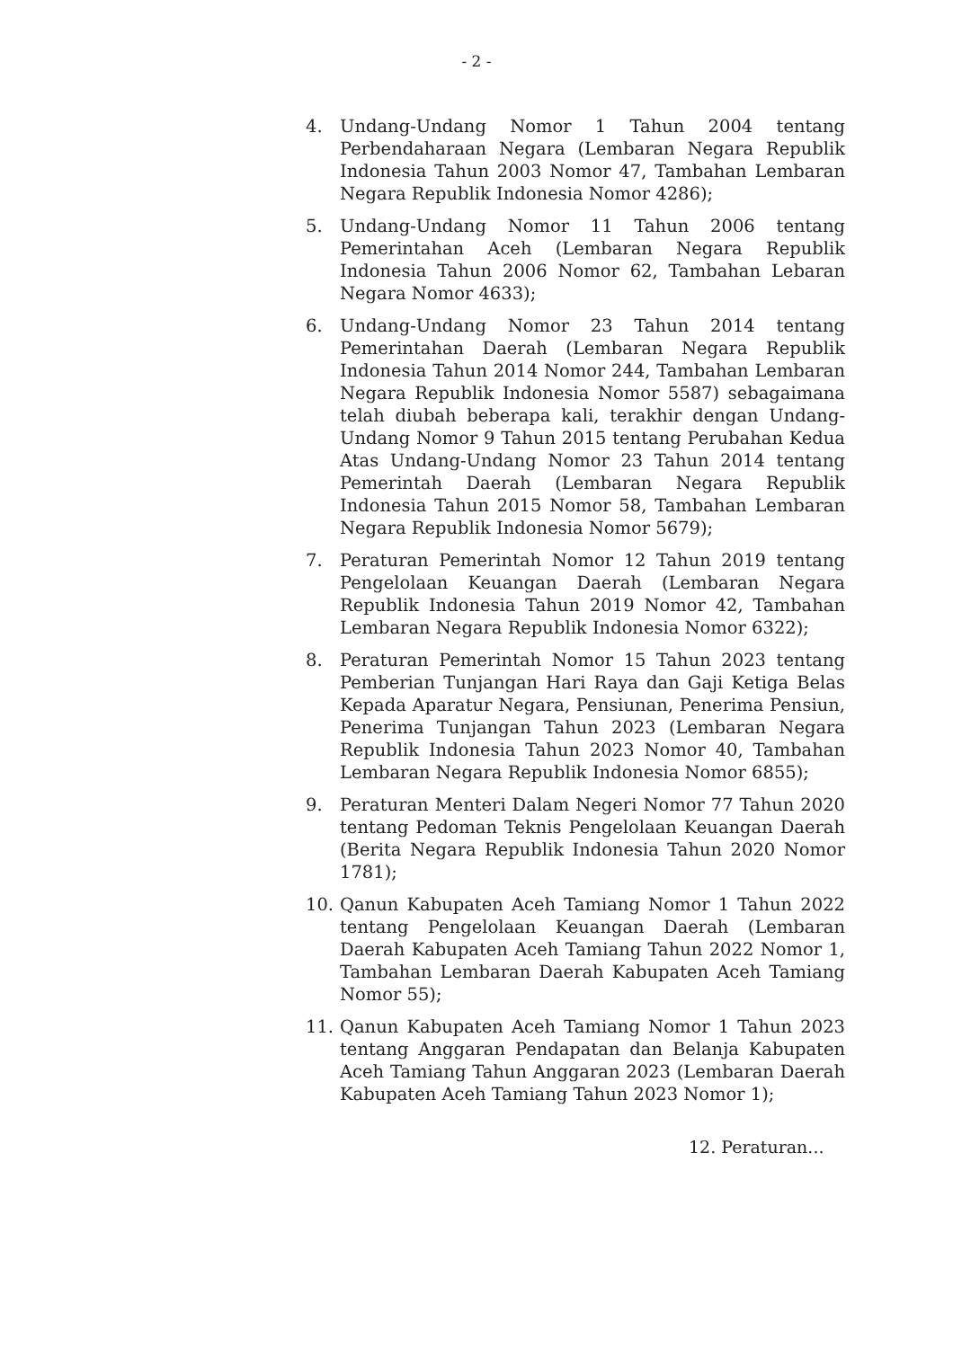- 2 -
4. Undang-Undang Nomor 1 Tahun 2004 tentang Perbendaharaan Negara (Lembaran Negara Republik Indonesia Tahun 2003 Nomor 47, Tambahan Lembaran Negara Republik Indonesia Nomor 4286);
5. Undang-Undang Nomor 11 Tahun 2006 tentang Pemerintahan Aceh (Lembaran Negara Republik Indonesia Tahun 2006 Nomor 62, Tambahan Lebaran Negara Nomor 4633);
6. Undang-Undang Nomor 23 Tahun 2014 tentang Pemerintahan Daerah (Lembaran Negara Republik Indonesia Tahun 2014 Nomor 244, Tambahan Lembaran Negara Republik Indonesia Nomor 5587) sebagaimana telah diubah beberapa kali, terakhir dengan Undang-Undang Nomor 9 Tahun 2015 tentang Perubahan Kedua Atas Undang-Undang Nomor 23 Tahun 2014 tentang Pemerintah Daerah (Lembaran Negara Republik Indonesia Tahun 2015 Nomor 58, Tambahan Lembaran Negara Republik Indonesia Nomor 5679);
7. Peraturan Pemerintah Nomor 12 Tahun 2019 tentang Pengelolaan Keuangan Daerah (Lembaran Negara Republik Indonesia Tahun 2019 Nomor 42, Tambahan Lembaran Negara Republik Indonesia Nomor 6322);
8. Peraturan Pemerintah Nomor 15 Tahun 2023 tentang Pemberian Tunjangan Hari Raya dan Gaji Ketiga Belas Kepada Aparatur Negara, Pensiunan, Penerima Pensiun, Penerima Tunjangan Tahun 2023 (Lembaran Negara Republik Indonesia Tahun 2023 Nomor 40, Tambahan Lembaran Negara Republik Indonesia Nomor 6855);
9. Peraturan Menteri Dalam Negeri Nomor 77 Tahun 2020 tentang Pedoman Teknis Pengelolaan Keuangan Daerah (Berita Negara Republik Indonesia Tahun 2020 Nomor 1781);
10. Qanun Kabupaten Aceh Tamiang Nomor 1 Tahun 2022 tentang Pengelolaan Keuangan Daerah (Lembaran Daerah Kabupaten Aceh Tamiang Tahun 2022 Nomor 1, Tambahan Lembaran Daerah Kabupaten Aceh Tamiang Nomor 55);
11. Qanun Kabupaten Aceh Tamiang Nomor 1 Tahun 2023 tentang Anggaran Pendapatan dan Belanja Kabupaten Aceh Tamiang Tahun Anggaran 2023 (Lembaran Daerah Kabupaten Aceh Tamiang Tahun 2023 Nomor 1);
12. Peraturan...